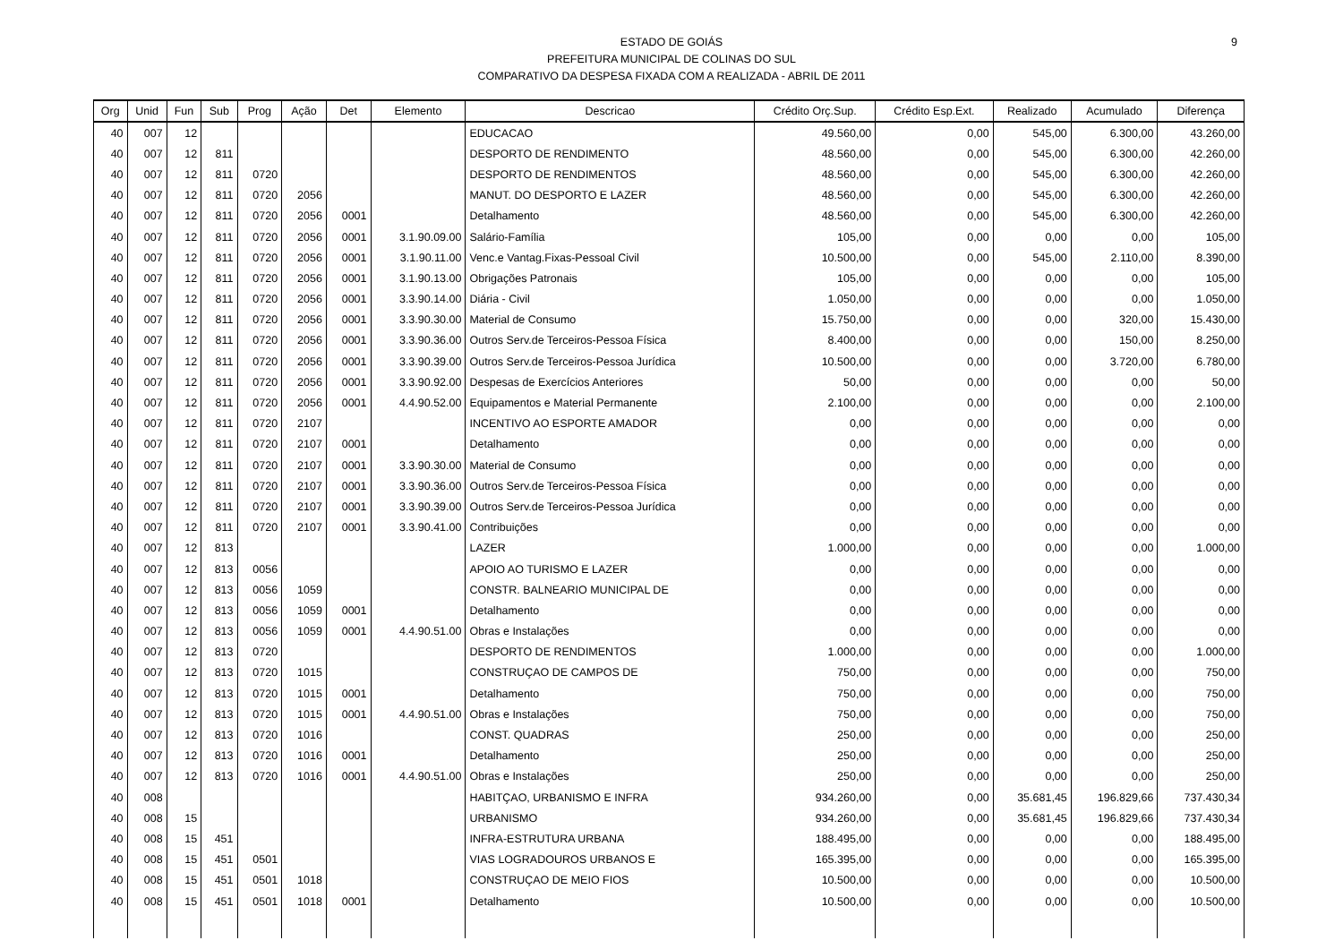ESTADO DE GOIÁS
PREFEITURA MUNICIPAL DE COLINAS DO SUL
COMPARATIVO DA DESPESA FIXADA COM A REALIZADA - ABRIL DE 2011
9
| Org | Unid | Fun | Sub | Prog | Ação | Det | Elemento | Descricao | Crédito Orç.Sup. | Crédito Esp.Ext. | Realizado | Acumulado | Diferença |
| --- | --- | --- | --- | --- | --- | --- | --- | --- | --- | --- | --- | --- | --- |
| 40 | 007 | 12 | | | | | | EDUCACAO | 49.560,00 | 0,00 | 545,00 | 6.300,00 | 43.260,00 |
| 40 | 007 | 12 | 811 | | | | | DESPORTO DE RENDIMENTO | 48.560,00 | 0,00 | 545,00 | 6.300,00 | 42.260,00 |
| 40 | 007 | 12 | 811 | 0720 | | | | DESPORTO DE RENDIMENTOS | 48.560,00 | 0,00 | 545,00 | 6.300,00 | 42.260,00 |
| 40 | 007 | 12 | 811 | 0720 | 2056 | | | MANUT. DO DESPORTO E LAZER | 48.560,00 | 0,00 | 545,00 | 6.300,00 | 42.260,00 |
| 40 | 007 | 12 | 811 | 0720 | 2056 | 0001 | | Detalhamento | 48.560,00 | 0,00 | 545,00 | 6.300,00 | 42.260,00 |
| 40 | 007 | 12 | 811 | 0720 | 2056 | 0001 | 3.1.90.09.00 | Salário-Família | 105,00 | 0,00 | 0,00 | 0,00 | 105,00 |
| 40 | 007 | 12 | 811 | 0720 | 2056 | 0001 | 3.1.90.11.00 | Venc.e Vantag.Fixas-Pessoal Civil | 10.500,00 | 0,00 | 545,00 | 2.110,00 | 8.390,00 |
| 40 | 007 | 12 | 811 | 0720 | 2056 | 0001 | 3.1.90.13.00 | Obrigações Patronais | 105,00 | 0,00 | 0,00 | 0,00 | 105,00 |
| 40 | 007 | 12 | 811 | 0720 | 2056 | 0001 | 3.3.90.14.00 | Diária - Civil | 1.050,00 | 0,00 | 0,00 | 0,00 | 1.050,00 |
| 40 | 007 | 12 | 811 | 0720 | 2056 | 0001 | 3.3.90.30.00 | Material de Consumo | 15.750,00 | 0,00 | 0,00 | 320,00 | 15.430,00 |
| 40 | 007 | 12 | 811 | 0720 | 2056 | 0001 | 3.3.90.36.00 | Outros Serv.de Terceiros-Pessoa Física | 8.400,00 | 0,00 | 0,00 | 150,00 | 8.250,00 |
| 40 | 007 | 12 | 811 | 0720 | 2056 | 0001 | 3.3.90.39.00 | Outros Serv.de Terceiros-Pessoa Jurídica | 10.500,00 | 0,00 | 0,00 | 3.720,00 | 6.780,00 |
| 40 | 007 | 12 | 811 | 0720 | 2056 | 0001 | 3.3.90.92.00 | Despesas de Exercícios Anteriores | 50,00 | 0,00 | 0,00 | 0,00 | 50,00 |
| 40 | 007 | 12 | 811 | 0720 | 2056 | 0001 | 4.4.90.52.00 | Equipamentos e Material Permanente | 2.100,00 | 0,00 | 0,00 | 0,00 | 2.100,00 |
| 40 | 007 | 12 | 811 | 0720 | 2107 | | | INCENTIVO AO ESPORTE AMADOR | 0,00 | 0,00 | 0,00 | 0,00 | 0,00 |
| 40 | 007 | 12 | 811 | 0720 | 2107 | 0001 | | Detalhamento | 0,00 | 0,00 | 0,00 | 0,00 | 0,00 |
| 40 | 007 | 12 | 811 | 0720 | 2107 | 0001 | 3.3.90.30.00 | Material de Consumo | 0,00 | 0,00 | 0,00 | 0,00 | 0,00 |
| 40 | 007 | 12 | 811 | 0720 | 2107 | 0001 | 3.3.90.36.00 | Outros Serv.de Terceiros-Pessoa Física | 0,00 | 0,00 | 0,00 | 0,00 | 0,00 |
| 40 | 007 | 12 | 811 | 0720 | 2107 | 0001 | 3.3.90.39.00 | Outros Serv.de Terceiros-Pessoa Jurídica | 0,00 | 0,00 | 0,00 | 0,00 | 0,00 |
| 40 | 007 | 12 | 811 | 0720 | 2107 | 0001 | 3.3.90.41.00 | Contribuições | 0,00 | 0,00 | 0,00 | 0,00 | 0,00 |
| 40 | 007 | 12 | 813 | | | | | LAZER | 1.000,00 | 0,00 | 0,00 | 0,00 | 1.000,00 |
| 40 | 007 | 12 | 813 | 0056 | | | | APOIO AO TURISMO E LAZER | 0,00 | 0,00 | 0,00 | 0,00 | 0,00 |
| 40 | 007 | 12 | 813 | 0056 | 1059 | | | CONSTR. BALNEARIO MUNICIPAL DE | 0,00 | 0,00 | 0,00 | 0,00 | 0,00 |
| 40 | 007 | 12 | 813 | 0056 | 1059 | 0001 | | Detalhamento | 0,00 | 0,00 | 0,00 | 0,00 | 0,00 |
| 40 | 007 | 12 | 813 | 0056 | 1059 | 0001 | 4.4.90.51.00 | Obras e Instalações | 0,00 | 0,00 | 0,00 | 0,00 | 0,00 |
| 40 | 007 | 12 | 813 | 0720 | | | | DESPORTO DE RENDIMENTOS | 1.000,00 | 0,00 | 0,00 | 0,00 | 1.000,00 |
| 40 | 007 | 12 | 813 | 0720 | 1015 | | | CONSTRUÇAO DE CAMPOS DE | 750,00 | 0,00 | 0,00 | 0,00 | 750,00 |
| 40 | 007 | 12 | 813 | 0720 | 1015 | 0001 | | Detalhamento | 750,00 | 0,00 | 0,00 | 0,00 | 750,00 |
| 40 | 007 | 12 | 813 | 0720 | 1015 | 0001 | 4.4.90.51.00 | Obras e Instalações | 750,00 | 0,00 | 0,00 | 0,00 | 750,00 |
| 40 | 007 | 12 | 813 | 0720 | 1016 | | | CONST. QUADRAS | 250,00 | 0,00 | 0,00 | 0,00 | 250,00 |
| 40 | 007 | 12 | 813 | 0720 | 1016 | 0001 | | Detalhamento | 250,00 | 0,00 | 0,00 | 0,00 | 250,00 |
| 40 | 007 | 12 | 813 | 0720 | 1016 | 0001 | 4.4.90.51.00 | Obras e Instalações | 250,00 | 0,00 | 0,00 | 0,00 | 250,00 |
| 40 | 008 | | | | | | | HABITÇAO, URBANISMO E INFRA | 934.260,00 | 0,00 | 35.681,45 | 196.829,66 | 737.430,34 |
| 40 | 008 | 15 | | | | | | URBANISMO | 934.260,00 | 0,00 | 35.681,45 | 196.829,66 | 737.430,34 |
| 40 | 008 | 15 | 451 | | | | | INFRA-ESTRUTURA URBANA | 188.495,00 | 0,00 | 0,00 | 0,00 | 188.495,00 |
| 40 | 008 | 15 | 451 | 0501 | | | | VIAS LOGRADOUROS URBANOS E | 165.395,00 | 0,00 | 0,00 | 0,00 | 165.395,00 |
| 40 | 008 | 15 | 451 | 0501 | 1018 | | | CONSTRUÇAO DE MEIO FIOS | 10.500,00 | 0,00 | 0,00 | 0,00 | 10.500,00 |
| 40 | 008 | 15 | 451 | 0501 | 1018 | 0001 | | Detalhamento | 10.500,00 | 0,00 | 0,00 | 0,00 | 10.500,00 |